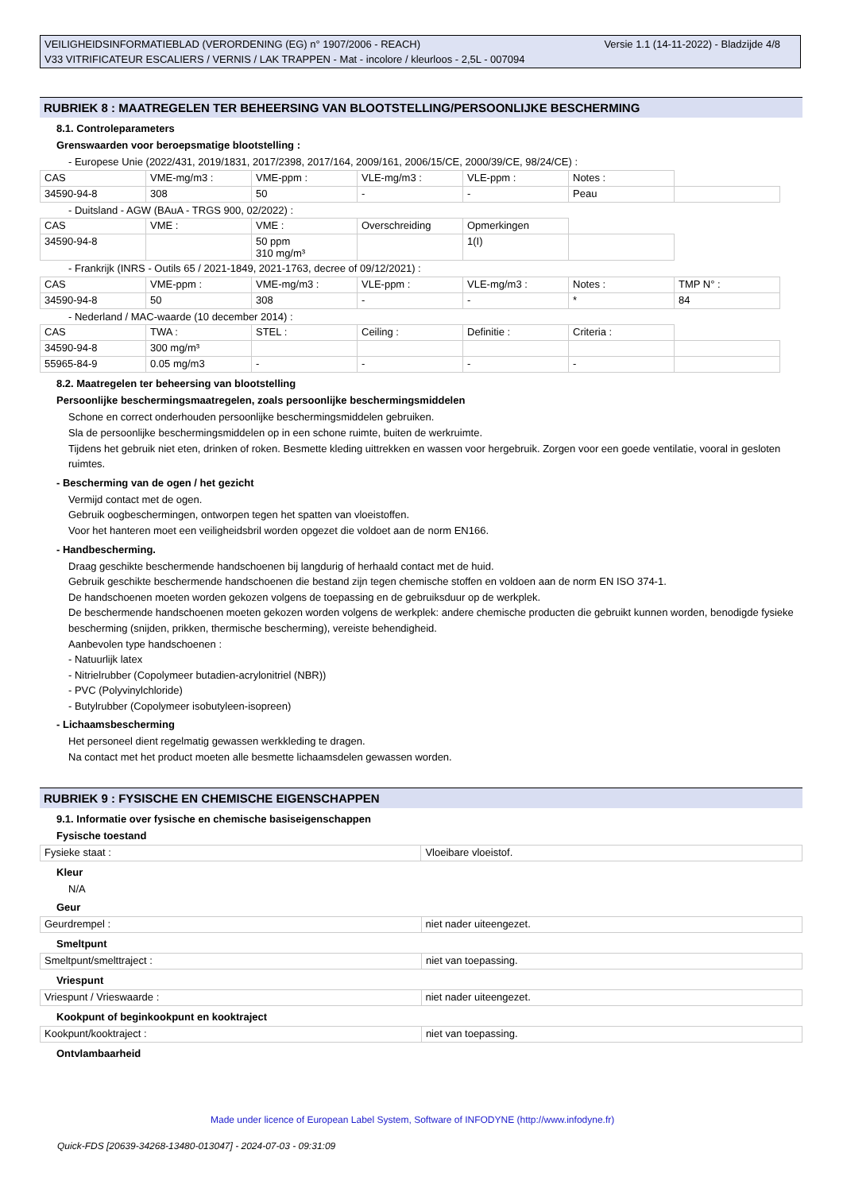Versie 1.1 (14-11-2022) - Bladzijde 4/8 VEILIGHEIDSINFORMATIEBLAD (VERORDENING (EG) n° 1907/2006 - REACH)
V33 VITRIFICATEUR ESCALIERS / VERNIS / LAK TRAPPEN - Mat - incolore / kleurloos - 2,5L - 007094
RUBRIEK 8 : MAATREGELEN TER BEHEERSING VAN BLOOTSTELLING/PERSOONLIJKE BESCHERMING
8.1. Controleparameters
Grenswaarden voor beroepsmatige blootstelling :
- Europese Unie (2022/431, 2019/1831, 2017/2398, 2017/164, 2009/161, 2006/15/CE, 2000/39/CE, 98/24/CE) :
| CAS | VME-mg/m3 : | VME-ppm : | VLE-mg/m3 : | VLE-ppm : | Notes : | |
| 34590-94-8 | 308 | 50 | - | - | Peau | |
- Duitsland - AGW (BAuA - TRGS 900, 02/2022) :
| CAS | VME : | VME : | Overschreiding | Opmerkingen | |
| 34590-94-8 | | 50 ppm 310 mg/m³ | | 1(I) | |
- Frankrijk (INRS - Outils 65 / 2021-1849, 2021-1763, decree of 09/12/2021) :
| CAS | VME-ppm : | VME-mg/m3 : | VLE-ppm : | VLE-mg/m3 : | Notes : | TMP N° : |
| 34590-94-8 | 50 | 308 | - | - | * | 84 |
- Nederland / MAC-waarde (10 december 2014) :
| CAS | TWA : | STEL : | Ceiling : | Definitie : | Criteria : | |
| 34590-94-8 | 300 mg/m³ | | | | | |
| 55965-84-9 | 0.05 mg/m3 | - | - | - | - | |
8.2. Maatregelen ter beheersing van blootstelling
Persoonlijke beschermingsmaatregelen, zoals persoonlijke beschermingsmiddelen
Schone en correct onderhouden persoonlijke beschermingsmiddelen gebruiken.
Sla de persoonlijke beschermingsmiddelen op in een schone ruimte, buiten de werkruimte.
Tijdens het gebruik niet eten, drinken of roken. Besmette kleding uittrekken en wassen voor hergebruik. Zorgen voor een goede ventilatie, vooral in gesloten ruimtes.
- Bescherming van de ogen / het gezicht
Vermijd contact met de ogen.
Gebruik oogbeschermingen, ontworpen tegen het spatten van vloeistoffen.
Voor het hanteren moet een veiligheidsbril worden opgezet die voldoet aan de norm EN166.
- Handbescherming.
Draag geschikte beschermende handschoenen bij langdurig of herhaald contact met de huid.
Gebruik geschikte beschermende handschoenen die bestand zijn tegen chemische stoffen en voldoen aan de norm EN ISO 374-1.
De handschoenen moeten worden gekozen volgens de toepassing en de gebruiksduur op de werkplek.
De beschermende handschoenen moeten gekozen worden volgens de werkplek: andere chemische producten die gebruikt kunnen worden, benodigde fysieke bescherming (snijden, prikken, thermische bescherming), vereiste behendigheid.
Aanbevolen type handschoenen :
- Natuurlijk latex
- Nitrielrubber (Copolymeer butadien-acrylonitriel (NBR))
- PVC (Polyvinylchloride)
- Butylrubber (Copolymeer isobutyleen-isopreen)
- Lichaamsbescherming
Het personeel dient regelmatig gewassen werkkleding te dragen.
Na contact met het product moeten alle besmette lichaamsdelen gewassen worden.
RUBRIEK 9 : FYSISCHE EN CHEMISCHE EIGENSCHAPPEN
9.1. Informatie over fysische en chemische basiseigenschappen
Fysische toestand
| Fysieke staat : | Vloeibare vloeistof. |
Kleur
N/A
Geur
| Geurdrempel : | niet nader uiteengezet. |
Smeltpunt
| Smeltpunt/smelttraject : | niet van toepassing. |
Vriespunt
| Vriespunt / Vrieswaarde : | niet nader uiteengezet. |
Kookpunt of beginkookpunt en kooktraject
| Kookpunt/kooktraject : | niet van toepassing. |
Ontvlambaarheid
Made under licence of European Label System, Software of INFODYNE (http://www.infodyne.fr)
Quick-FDS [20639-34268-13480-013047] - 2024-07-03 - 09:31:09